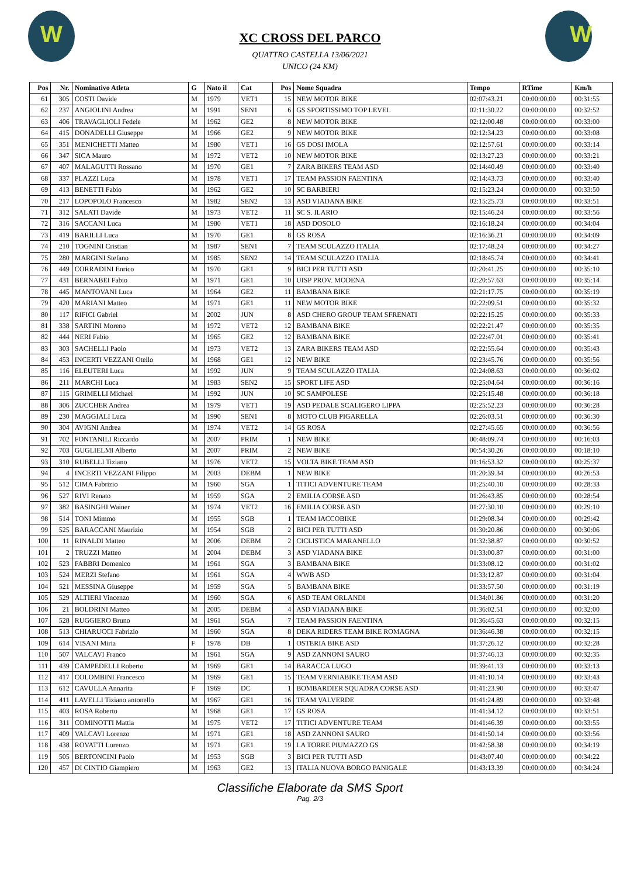W W
XC CROSS DEL PARCO
QUATTRO CASTELLA 13/06/2021
UNICO (24 KM)
| Pos | Nr. | Nominativo Atleta | G | Nato il | Cat | Pos | Nome Squadra | Tempo | RTime | Km/h |
| --- | --- | --- | --- | --- | --- | --- | --- | --- | --- | --- |
| 61 | 305 | COSTI Davide | M | 1979 | VET1 | 15 | NEW MOTOR BIKE | 02:07:43.21 | 00:00:00.00 | 00:31:55 |
| 62 | 237 | ANGIOLINI Andrea | M | 1991 | SEN1 | 6 | GS SPORTISSIMO TOP LEVEL | 02:11:30.22 | 00:00:00.00 | 00:32:52 |
| 63 | 406 | TRAVAGLIOLI Fedele | M | 1962 | GE2 | 8 | NEW MOTOR BIKE | 02:12:00.48 | 00:00:00.00 | 00:33:00 |
| 64 | 415 | DONADELLI Giuseppe | M | 1966 | GE2 | 9 | NEW MOTOR BIKE | 02:12:34.23 | 00:00:00.00 | 00:33:08 |
| 65 | 351 | MENICHETTI Matteo | M | 1980 | VET1 | 16 | GS DOSI IMOLA | 02:12:57.61 | 00:00:00.00 | 00:33:14 |
| 66 | 347 | SICA Mauro | M | 1972 | VET2 | 10 | NEW MOTOR BIKE | 02:13:27.23 | 00:00:00.00 | 00:33:21 |
| 67 | 407 | MALAGUTTI Rossano | M | 1970 | GE1 | 7 | ZARA BIKERS TEAM ASD | 02:14:40.49 | 00:00:00.00 | 00:33:40 |
| 68 | 337 | PLAZZI Luca | M | 1978 | VET1 | 17 | TEAM PASSION FAENTINA | 02:14:43.73 | 00:00:00.00 | 00:33:40 |
| 69 | 413 | BENETTI Fabio | M | 1962 | GE2 | 10 | SC BARBIERI | 02:15:23.24 | 00:00:00.00 | 00:33:50 |
| 70 | 217 | LOPOPOLO Francesco | M | 1982 | SEN2 | 13 | ASD VIADANA BIKE | 02:15:25.73 | 00:00:00.00 | 00:33:51 |
| 71 | 312 | SALATI Davide | M | 1973 | VET2 | 11 | SC S. ILARIO | 02:15:46.24 | 00:00:00.00 | 00:33:56 |
| 72 | 316 | SACCANI Luca | M | 1980 | VET1 | 18 | ASD DOSOLO | 02:16:18.24 | 00:00:00.00 | 00:34:04 |
| 73 | 419 | BARILLI Luca | M | 1970 | GE1 | 8 | GS ROSA | 02:16:36.21 | 00:00:00.00 | 00:34:09 |
| 74 | 210 | TOGNINI Cristian | M | 1987 | SEN1 | 7 | TEAM SCULAZZO ITALIA | 02:17:48.24 | 00:00:00.00 | 00:34:27 |
| 75 | 280 | MARGINI Stefano | M | 1985 | SEN2 | 14 | TEAM SCULAZZO ITALIA | 02:18:45.74 | 00:00:00.00 | 00:34:41 |
| 76 | 449 | CORRADINI Enrico | M | 1970 | GE1 | 9 | BICI PER TUTTI ASD | 02:20:41.25 | 00:00:00.00 | 00:35:10 |
| 77 | 431 | BERNABEI Fabio | M | 1971 | GE1 | 10 | UISP PROV. MODENA | 02:20:57.63 | 00:00:00.00 | 00:35:14 |
| 78 | 445 | MANTOVANI Luca | M | 1964 | GE2 | 11 | BAMBANA BIKE | 02:21:17.75 | 00:00:00.00 | 00:35:19 |
| 79 | 420 | MARIANI Matteo | M | 1971 | GE1 | 11 | NEW MOTOR BIKE | 02:22:09.51 | 00:00:00.00 | 00:35:32 |
| 80 | 117 | RIFICI Gabriel | M | 2002 | JUN | 8 | ASD CHERO GROUP TEAM SFRENATI | 02:22:15.25 | 00:00:00.00 | 00:35:33 |
| 81 | 338 | SARTINI Moreno | M | 1972 | VET2 | 12 | BAMBANA BIKE | 02:22:21.47 | 00:00:00.00 | 00:35:35 |
| 82 | 444 | NERI Fabio | M | 1965 | GE2 | 12 | BAMBANA BIKE | 02:22:47.01 | 00:00:00.00 | 00:35:41 |
| 83 | 303 | SACHELLI Paolo | M | 1973 | VET2 | 13 | ZARA BIKERS TEAM ASD | 02:22:55.64 | 00:00:00.00 | 00:35:43 |
| 84 | 453 | INCERTI VEZZANI Otello | M | 1968 | GE1 | 12 | NEW BIKE | 02:23:45.76 | 00:00:00.00 | 00:35:56 |
| 85 | 116 | ELEUTERI Luca | M | 1992 | JUN | 9 | TEAM SCULAZZO ITALIA | 02:24:08.63 | 00:00:00.00 | 00:36:02 |
| 86 | 211 | MARCHI Luca | M | 1983 | SEN2 | 15 | SPORT LIFE ASD | 02:25:04.64 | 00:00:00.00 | 00:36:16 |
| 87 | 115 | GRIMELLI Michael | M | 1992 | JUN | 10 | SC SAMPOLESE | 02:25:15.48 | 00:00:00.00 | 00:36:18 |
| 88 | 306 | ZUCCHER Andrea | M | 1979 | VET1 | 19 | ASD PEDALE SCALIGERO LIPPA | 02:25:52.23 | 00:00:00.00 | 00:36:28 |
| 89 | 230 | MAGGIALI Luca | M | 1990 | SEN1 | 8 | MOTO CLUB PIGARELLA | 02:26:03.51 | 00:00:00.00 | 00:36:30 |
| 90 | 304 | AVIGNI Andrea | M | 1974 | VET2 | 14 | GS ROSA | 02:27:45.65 | 00:00:00.00 | 00:36:56 |
| 91 | 702 | FONTANILI Riccardo | M | 2007 | PRIM | 1 | NEW BIKE | 00:48:09.74 | 00:00:00.00 | 00:16:03 |
| 92 | 703 | GUGLIELMI Alberto | M | 2007 | PRIM | 2 | NEW BIKE | 00:54:30.26 | 00:00:00.00 | 00:18:10 |
| 93 | 310 | RUBELLI Tiziano | M | 1976 | VET2 | 15 | VOLTA BIKE TEAM ASD | 01:16:53.32 | 00:00:00.00 | 00:25:37 |
| 94 | 4 | INCERTI VEZZANI Filippo | M | 2003 | DEBM | 1 | NEW BIKE | 01:20:39.34 | 00:00:00.00 | 00:26:53 |
| 95 | 512 | CIMA Fabrizio | M | 1960 | SGA | 1 | TITICI ADVENTURE TEAM | 01:25:40.10 | 00:00:00.00 | 00:28:33 |
| 96 | 527 | RIVI Renato | M | 1959 | SGA | 2 | EMILIA CORSE ASD | 01:26:43.85 | 00:00:00.00 | 00:28:54 |
| 97 | 382 | BASINGHI Wainer | M | 1974 | VET2 | 16 | EMILIA CORSE ASD | 01:27:30.10 | 00:00:00.00 | 00:29:10 |
| 98 | 514 | TONI Mimmo | M | 1955 | SGB | 1 | TEAM IACCOBIKE | 01:29:08.34 | 00:00:00.00 | 00:29:42 |
| 99 | 525 | BARACCANI Maurizio | M | 1954 | SGB | 2 | BICI PER TUTTI ASD | 01:30:20.86 | 00:00:00.00 | 00:30:06 |
| 100 | 11 | RINALDI Matteo | M | 2006 | DEBM | 2 | CICLISTICA MARANELLO | 01:32:38.87 | 00:00:00.00 | 00:30:52 |
| 101 | 2 | TRUZZI Matteo | M | 2004 | DEBM | 3 | ASD VIADANA BIKE | 01:33:00.87 | 00:00:00.00 | 00:31:00 |
| 102 | 523 | FABBRI Domenico | M | 1961 | SGA | 3 | BAMBANA BIKE | 01:33:08.12 | 00:00:00.00 | 00:31:02 |
| 103 | 524 | MERZI Stefano | M | 1961 | SGA | 4 | WWB ASD | 01:33:12.87 | 00:00:00.00 | 00:31:04 |
| 104 | 521 | MESSINA Giuseppe | M | 1959 | SGA | 5 | BAMBANA BIKE | 01:33:57.50 | 00:00:00.00 | 00:31:19 |
| 105 | 529 | ALTIERI Vincenzo | M | 1960 | SGA | 6 | ASD TEAM ORLANDI | 01:34:01.86 | 00:00:00.00 | 00:31:20 |
| 106 | 21 | BOLDRINI Matteo | M | 2005 | DEBM | 4 | ASD VIADANA BIKE | 01:36:02.51 | 00:00:00.00 | 00:32:00 |
| 107 | 528 | RUGGIERO Bruno | M | 1961 | SGA | 7 | TEAM PASSION FAENTINA | 01:36:45.63 | 00:00:00.00 | 00:32:15 |
| 108 | 513 | CHIARUCCI Fabrizio | M | 1960 | SGA | 8 | DEKA RIDERS TEAM BIKE ROMAGNA | 01:36:46.38 | 00:00:00.00 | 00:32:15 |
| 109 | 614 | VISANI Miria | F | 1978 | DB | 1 | OSTERIA BIKE ASD | 01:37:26.12 | 00:00:00.00 | 00:32:28 |
| 110 | 507 | VALCAVI Franco | M | 1961 | SGA | 9 | ASD ZANNONI SAURO | 01:37:46.13 | 00:00:00.00 | 00:32:35 |
| 111 | 439 | CAMPEDELLI Roberto | M | 1969 | GE1 | 14 | BARACCA LUGO | 01:39:41.13 | 00:00:00.00 | 00:33:13 |
| 112 | 417 | COLOMBINI Francesco | M | 1969 | GE1 | 15 | TEAM VERNIABIKE TEAM ASD | 01:41:10.14 | 00:00:00.00 | 00:33:43 |
| 113 | 612 | CAVULLA Annarita | F | 1969 | DC | 1 | BOMBARDIER SQUADRA CORSE ASD | 01:41:23.90 | 00:00:00.00 | 00:33:47 |
| 114 | 411 | LAVELLI Tiziano antonello | M | 1967 | GE1 | 16 | TEAM VALVERDE | 01:41:24.89 | 00:00:00.00 | 00:33:48 |
| 115 | 403 | ROSA Roberto | M | 1968 | GE1 | 17 | GS ROSA | 01:41:34.12 | 00:00:00.00 | 00:33:51 |
| 116 | 311 | COMINOTTI Mattia | M | 1975 | VET2 | 17 | TITICI ADVENTURE TEAM | 01:41:46.39 | 00:00:00.00 | 00:33:55 |
| 117 | 409 | VALCAVI Lorenzo | M | 1971 | GE1 | 18 | ASD ZANNONI SAURO | 01:41:50.14 | 00:00:00.00 | 00:33:56 |
| 118 | 438 | ROVATTI Lorenzo | M | 1971 | GE1 | 19 | LA TORRE PIUMAZZO GS | 01:42:58.38 | 00:00:00.00 | 00:34:19 |
| 119 | 505 | BERTONCINI Paolo | M | 1953 | SGB | 3 | BICI PER TUTTI ASD | 01:43:07.40 | 00:00:00.00 | 00:34:22 |
| 120 | 457 | DI CINTIO Giampiero | M | 1963 | GE2 | 13 | ITALIA NUOVA BORGO PANIGALE | 01:43:13.39 | 00:00:00.00 | 00:34:24 |
Classifiche Elaborate da SMS Sport
Pag. 2/3